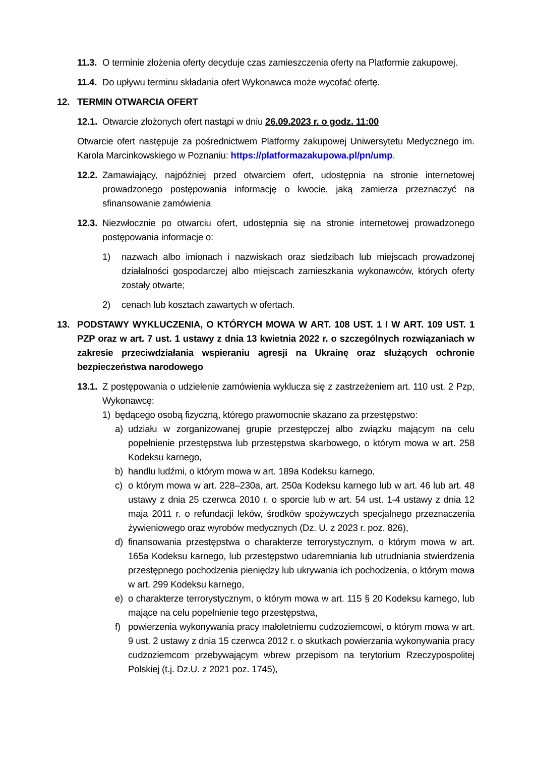11.3. O terminie złożenia oferty decyduje czas zamieszczenia oferty na Platformie zakupowej.
11.4. Do upływu terminu składania ofert Wykonawca może wycofać ofertę.
12. TERMIN OTWARCIA OFERT
12.1. Otwarcie złożonych ofert nastąpi w dniu 26.09.2023 r. o godz. 11:00
Otwarcie ofert następuje za pośrednictwem Platformy zakupowej Uniwersytetu Medycznego im. Karola Marcinkowskiego w Poznaniu: https://platformazakupowa.pl/pn/ump.
12.2. Zamawiający, najpóźniej przed otwarciem ofert, udostępnia na stronie internetowej prowadzonego postępowania informację o kwocie, jaką zamierza przeznaczyć na sfinansowanie zamówienia
12.3. Niezwłocznie po otwarciu ofert, udostępnia się na stronie internetowej prowadzonego postępowania informacje o:
1) nazwach albo imionach i nazwiskach oraz siedzibach lub miejscach prowadzonej działalności gospodarczej albo miejscach zamieszkania wykonawców, których oferty zostały otwarte;
2) cenach lub kosztach zawartych w ofertach.
13. PODSTAWY WYKLUCZENIA, O KTÓRYCH MOWA W ART. 108 UST. 1 I W ART. 109 UST. 1 PZP oraz w art. 7 ust. 1 ustawy z dnia 13 kwietnia 2022 r. o szczególnych rozwiązaniach w zakresie przeciwdziałania wspieraniu agresji na Ukrainę oraz służących ochronie bezpieczeństwa narodowego
13.1. Z postępowania o udzielenie zamówienia wyklucza się z zastrzeżeniem art. 110 ust. 2 Pzp, Wykonawcę:
1) będącego osobą fizyczną, którego prawomocnie skazano za przestępstwo:
a) udziału w zorganizowanej grupie przestępczej albo związku mającym na celu popełnienie przestępstwa lub przestępstwa skarbowego, o którym mowa w art. 258 Kodeksu karnego,
b) handlu ludźmi, o którym mowa w art. 189a Kodeksu karnego,
c) o którym mowa w art. 228–230a, art. 250a Kodeksu karnego lub w art. 46 lub art. 48 ustawy z dnia 25 czerwca 2010 r. o sporcie lub w art. 54 ust. 1-4 ustawy z dnia 12 maja 2011 r. o refundacji leków, środków spożywczych specjalnego przeznaczenia żywieniowego oraz wyrobów medycznych (Dz. U. z 2023 r. poz. 826),
d) finansowania przestępstwa o charakterze terrorystycznym, o którym mowa w art. 165a Kodeksu karnego, lub przestępstwo udaremniania lub utrudniania stwierdzenia przestępnego pochodzenia pieniędzy lub ukrywania ich pochodzenia, o którym mowa w art. 299 Kodeksu karnego,
e) o charakterze terrorystycznym, o którym mowa w art. 115 § 20 Kodeksu karnego, lub mające na celu popełnienie tego przestępstwa,
f) powierzenia wykonywania pracy małoletniemu cudzoziemcowi, o którym mowa w art. 9 ust. 2 ustawy z dnia 15 czerwca 2012 r. o skutkach powierzania wykonywania pracy cudzoziemcom przebywającym wbrew przepisom na terytorium Rzeczypospolitej Polskiej (t.j. Dz.U. z 2021 poz. 1745),